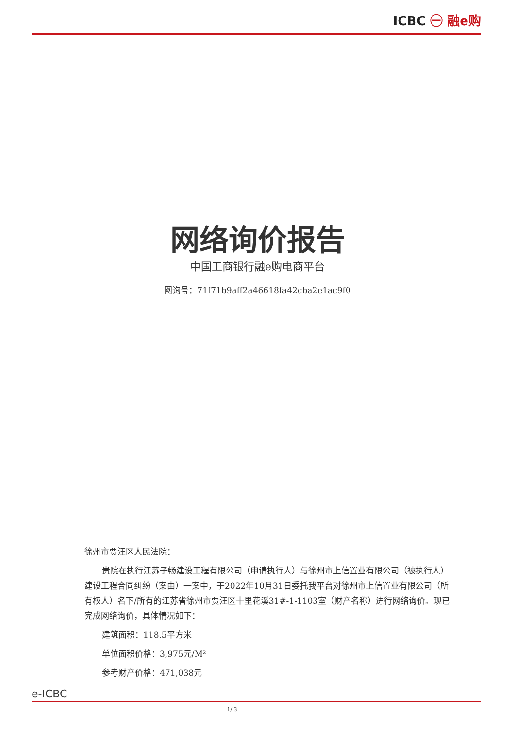ICBC ㊀ 融e购
网络询价报告
中国工商银行融e购电商平台
网询号：71f71b9aff2a46618fa42cba2e1ac9f0
徐州市贾汪区人民法院：
贵院在执行江苏子畅建设工程有限公司（申请执行人）与徐州市上信置业有限公司（被执行人）建设工程合同纠纷（案由）一案中，于2022年10月31日委托我平台对徐州市上信置业有限公司（所有权人）名下/所有的江苏省徐州市贾汪区十里花溪31#-1-1103室（财产名称）进行网络询价。现已完成网络询价，具体情况如下：
建筑面积：118.5平方米
单位面积价格：3,975元/M²
参考财产价格：471,038元
e-ICBC
1/ 3